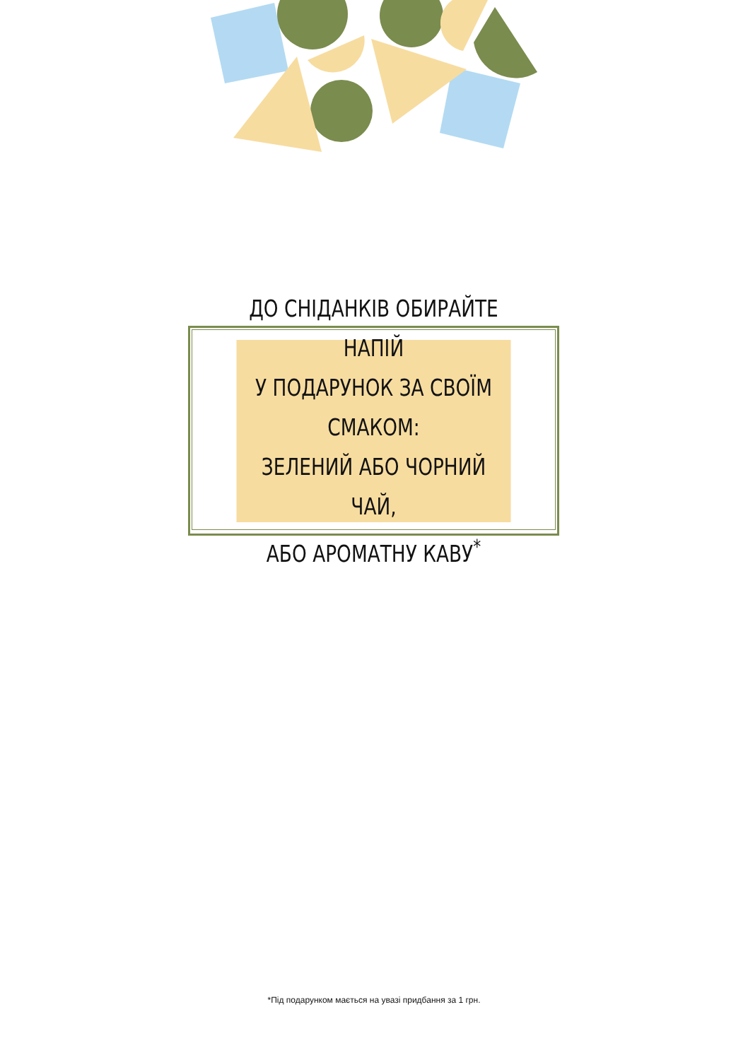ДО СНІДАНКІВ ОБИРАЙТЕ НАПІЙ
У ПОДАРУНОК ЗА СВОЇМ СМАКОМ:
ЗЕЛЕНИЙ АБО ЧОРНИЙ ЧАЙ,
АБО АРОМАТНУ КАВУ<sup>*</sup>
*Під подарунком мається на увазі придбання за 1 грн.